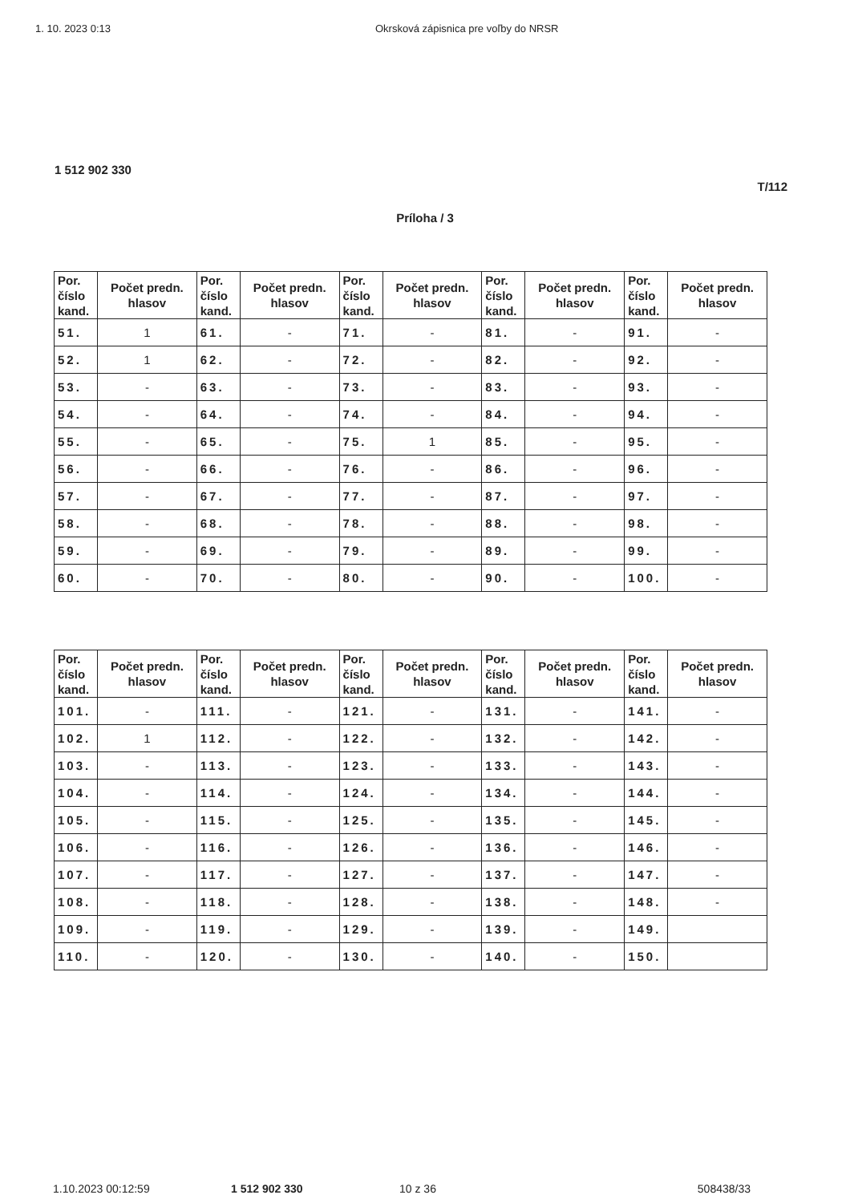1. 10. 2023 0:13 Okrsková zápisnica pre voľby do NRSR
1 512 902 330
T/112
Príloha / 3
| Por. číslo kand. | Počet predn. hlasov | Por. číslo kand. | Počet predn. hlasov | Por. číslo kand. | Počet predn. hlasov | Por. číslo kand. | Počet predn. hlasov | Por. číslo kand. | Počet predn. hlasov |
| --- | --- | --- | --- | --- | --- | --- | --- | --- | --- |
| 51. | 1 | 61. | - | 71. | - | 81. | - | 91. | - |
| 52. | 1 | 62. | - | 72. | - | 82. | - | 92. | - |
| 53. | - | 63. | - | 73. | - | 83. | - | 93. | - |
| 54. | - | 64. | - | 74. | - | 84. | - | 94. | - |
| 55. | - | 65. | - | 75. | 1 | 85. | - | 95. | - |
| 56. | - | 66. | - | 76. | - | 86. | - | 96. | - |
| 57. | - | 67. | - | 77. | - | 87. | - | 97. | - |
| 58. | - | 68. | - | 78. | - | 88. | - | 98. | - |
| 59. | - | 69. | - | 79. | - | 89. | - | 99. | - |
| 60. | - | 70. | - | 80. | - | 90. | - | 100. | - |
| Por. číslo kand. | Počet predn. hlasov | Por. číslo kand. | Počet predn. hlasov | Por. číslo kand. | Počet predn. hlasov | Por. číslo kand. | Počet predn. hlasov | Por. číslo kand. | Počet predn. hlasov |
| --- | --- | --- | --- | --- | --- | --- | --- | --- | --- |
| 101. | - | 111. | - | 121. | - | 131. | - | 141. | - |
| 102. | 1 | 112. | - | 122. | - | 132. | - | 142. | - |
| 103. | - | 113. | - | 123. | - | 133. | - | 143. | - |
| 104. | - | 114. | - | 124. | - | 134. | - | 144. | - |
| 105. | - | 115. | - | 125. | - | 135. | - | 145. | - |
| 106. | - | 116. | - | 126. | - | 136. | - | 146. | - |
| 107. | - | 117. | - | 127. | - | 137. | - | 147. | - |
| 108. | - | 118. | - | 128. | - | 138. | - | 148. | - |
| 109. | - | 119. | - | 129. | - | 139. | - | 149. | |
| 110. | - | 120. | - | 130. | - | 140. | - | 150. | |
1.10.2023 00:12:59 1 512 902 330 10 z 36 508438/33